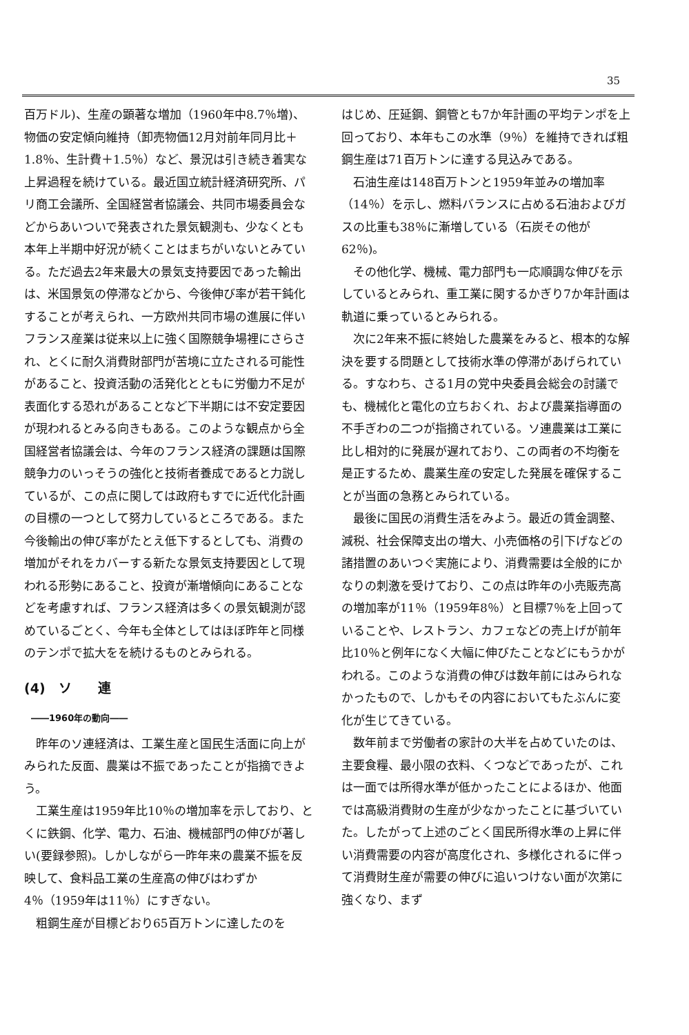35
百万ドル)、生産の顕著な増加（1960年中8.7％増)、物価の安定傾向維持（卸売物価12月対前年同月比＋1.8％、生計費＋1.5％）など、景況は引き続き着実な上昇過程を続けている。最近国立統計経済研究所、パリ商工会議所、全国経営者協議会、共同市場委員会などからあいついで発表された景気観測も、少なくとも本年上半期中好況が続くことはまちがいないとみている。ただ過去2年来最大の景気支持要因であった輸出は、米国景気の停滞などから、今後伸び率が若干鈍化することが考えられ、一方欧州共同市場の進展に伴いフランス産業は従来以上に強く国際競争場裡にさらされ、とくに耐久消費財部門が苦境に立たされる可能性があること、投資活動の活発化とともに労働力不足が表面化する恐れがあることなど下半期には不安定要因が現われるとみる向きもある。このような観点から全国経営者協議会は、今年のフランス経済の課題は国際競争力のいっそうの強化と技術者養成であると力説しているが、この点に関しては政府もすでに近代化計画の目標の一つとして努力しているところである。また今後輸出の伸び率がたとえ低下するとしても、消費の増加がそれをカバーする新たな景気支持要因として現われる形勢にあること、投資が漸増傾向にあることなどを考慮すれば、フランス経済は多くの景気観測が認めているごとく、今年も全体としてはほぼ昨年と同様のテンポで拡大をを続けるものとみられる。
(4)　ソ　　連
――1960年の動向――
昨年のソ連経済は、工業生産と国民生活面に向上がみられた反面、農業は不振であったことが指摘できよう。
工業生産は1959年比10％の増加率を示しており、とくに鉄鋼、化学、電力、石油、機械部門の伸びが著しい(要録参照)。しかしながら一昨年来の農業不振を反映して、食料品工業の生産高の伸びはわずか4％（1959年は11％）にすぎない。
粗鋼生産が目標どおり65百万トンに達したのを
はじめ、圧延鋼、鋼管とも7か年計画の平均テンポを上回っており、本年もこの水準（9％）を維持できれば粗鋼生産は71百万トンに達する見込みである。
石油生産は148百万トンと1959年並みの増加率（14％）を示し、燃料バランスに占める石油およびガスの比重も38％に漸増している（石炭その他が62％)。
その他化学、機械、電力部門も一応順調な伸びを示しているとみられ、重工業に関するかぎり7か年計画は軌道に乗っているとみられる。
次に2年来不振に終始した農業をみると、根本的な解決を要する問題として技術水準の停滞があげられている。すなわち、さる1月の党中央委員会総会の討議でも、機械化と電化の立ちおくれ、および農業指導面の不手ぎわの二つが指摘されている。ソ連農業は工業に比し相対的に発展が遅れており、この両者の不均衡を是正するため、農業生産の安定した発展を確保することが当面の急務とみられている。
最後に国民の消費生活をみよう。最近の賃金調整、減税、社会保障支出の増大、小売価格の引下げなどの諸措置のあいつぐ実施により、消費需要は全般的にかなりの刺激を受けており、この点は昨年の小売販売高の増加率が11％（1959年8％）と目標7％を上回っていることや、レストラン、カフェなどの売上げが前年比10％と例年になく大幅に伸びたことなどにもうかがわれる。このような消費の伸びは数年前にはみられなかったもので、しかもその内容においてもたぶんに変化が生じてきている。
数年前まで労働者の家計の大半を占めていたのは、主要食糧、最小限の衣料、くつなどであったが、これは一面では所得水準が低かったことによるほか、他面では高級消費財の生産が少なかったことに基づいていた。したがって上述のごとく国民所得水準の上昇に伴い消費需要の内容が高度化され、多様化されるに伴って消費財生産が需要の伸びに追いつけない面が次第に強くなり、まず